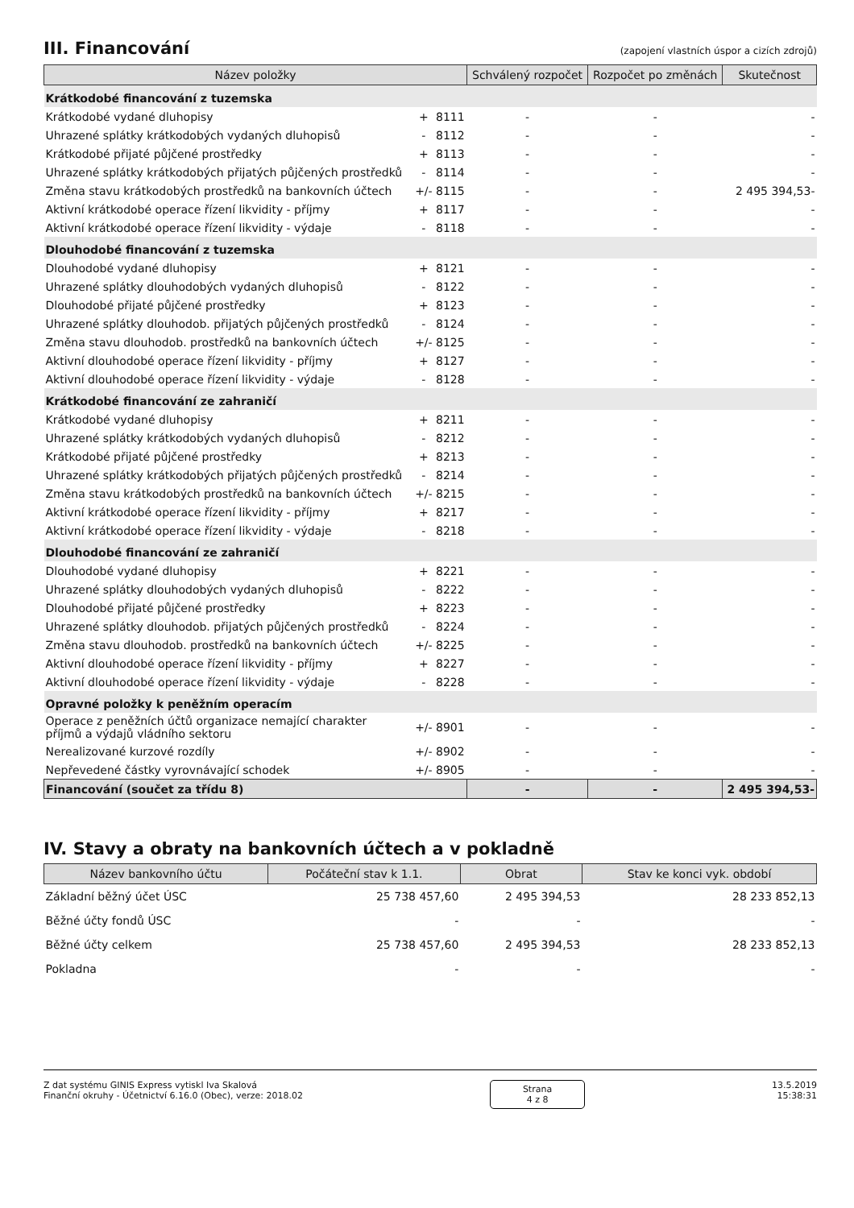III. Financování (zapojení vlastních úspor a cizích zdrojů)
| Název položky | | | Schválený rozpočet | Rozpočet po změnách | Skutečnost |
| --- | --- | --- | --- | --- | --- |
| Krátkodobé financování z tuzemska | | | | | |
| Krátkodobé vydané dluhopisy | + | 8111 | - | - | - |
| Uhrazené splátky krátkodobých vydaných dluhopisů | - | 8112 | - | - | - |
| Krátkodobé přijaté půjčené prostředky | + | 8113 | - | - | - |
| Uhrazené splátky krátkodobých přijatých půjčených prostředků | - | 8114 | - | - | - |
| Změna stavu krátkodobých prostředků na bankovních účtech | +/- | 8115 | - | - | 2 495 394,53- |
| Aktivní krátkodobé operace řízení likvidity - příjmy | + | 8117 | - | - | - |
| Aktivní krátkodobé operace řízení likvidity - výdaje | - | 8118 | - | - | - |
| Dlouhodobé financování z tuzemska | | | | | |
| Dlouhodobé vydané dluhopisy | + | 8121 | - | - | - |
| Uhrazené splátky dlouhodobých vydaných dluhopisů | - | 8122 | - | - | - |
| Dlouhodobé přijaté půjčené prostředky | + | 8123 | - | - | - |
| Uhrazené splátky dlouhodob. přijatých půjčených prostředků | - | 8124 | - | - | - |
| Změna stavu dlouhodob. prostředků na bankovních účtech | +/- | 8125 | - | - | - |
| Aktivní dlouhodobé operace řízení likvidity - příjmy | + | 8127 | - | - | - |
| Aktivní dlouhodobé operace řízení likvidity - výdaje | - | 8128 | - | - | - |
| Krátkodobé financování ze zahraničí | | | | | |
| Krátkodobé vydané dluhopisy | + | 8211 | - | - | - |
| Uhrazené splátky krátkodobých vydaných dluhopisů | - | 8212 | - | - | - |
| Krátkodobé přijaté půjčené prostředky | + | 8213 | - | - | - |
| Uhrazené splátky krátkodobých přijatých půjčených prostředků | - | 8214 | - | - | - |
| Změna stavu krátkodobých prostředků na bankovních účtech | +/- | 8215 | - | - | - |
| Aktivní krátkodobé operace řízení likvidity - příjmy | + | 8217 | - | - | - |
| Aktivní krátkodobé operace řízení likvidity - výdaje | - | 8218 | - | - | - |
| Dlouhodobé financování ze zahraničí | | | | | |
| Dlouhodobé vydané dluhopisy | + | 8221 | - | - | - |
| Uhrazené splátky dlouhodobých vydaných dluhopisů | - | 8222 | - | - | - |
| Dlouhodobé přijaté půjčené prostředky | + | 8223 | - | - | - |
| Uhrazené splátky dlouhodob. přijatých půjčených prostředků | - | 8224 | - | - | - |
| Změna stavu dlouhodob. prostředků na bankovních účtech | +/- | 8225 | - | - | - |
| Aktivní dlouhodobé operace řízení likvidity - příjmy | + | 8227 | - | - | - |
| Aktivní dlouhodobé operace řízení likvidity - výdaje | - | 8228 | - | - | - |
| Opravné položky k peněžním operacím | | | | | |
| Operace z peněžních účtů organizace nemající charakter příjmů a výdajů vládního sektoru | +/- | 8901 | - | - | - |
| Nerealizované kurzové rozdíly | +/- | 8902 | - | - | - |
| Nepřevedené částky vyrovnávající schodek | +/- | 8905 | - | - | - |
| Financování (součet za třídu 8) | | | - | - | 2 495 394,53- |
IV. Stavy a obraty na bankovních účtech a v pokladně
| Název bankovního účtu | Počáteční stav k 1.1. | Obrat | Stav ke konci vyk. období |
| --- | --- | --- | --- |
| Základní běžný účet ÚSC | 25 738 457,60 | 2 495 394,53 | 28 233 852,13 |
| Běžné účty fondů ÚSC | - | - | - |
| Běžné účty celkem | 25 738 457,60 | 2 495 394,53 | 28 233 852,13 |
| Pokladna | - | - | - |
Z dat systému GINIS Express vytiskl Iva Skalová
Finanční okruhy - Účetnictví 6.16.0 (Obec), verze: 2018.02
Strana
4 z 8
13.5.2019
15:38:31